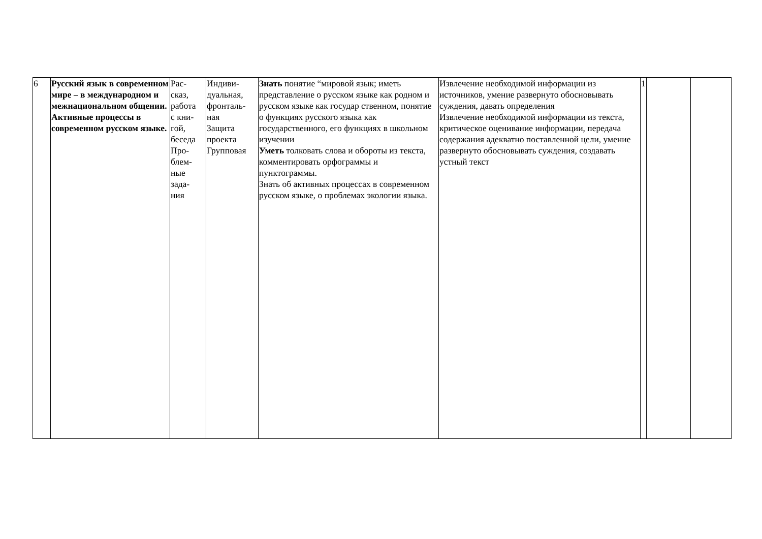| 6 | Русский язык в современном мире – в международном и межнациональном общении. Активные процессы в современном русском языке. | Рас- сказ, работа с кни- гой, беседа Про- блем- ные зада- ния | Индиви- дуальная, фронталь- ная Защита проекта Групповая | Знать понятие “мировой язык; иметь представление о русском языке как родном и русском языке как государ ственном, понятие о функциях русского языка как государственного, его функциях в школьном изучении Уметь толковать слова и обороты из текста, комментировать орфограммы и пунктограммы. Знать об активных процессах в современном русском языке, о проблемах экологии языка. | Извлечение необходимой информации из источников, умение развернуто обосновывать суждения, давать определения Извлечение необходимой информации из текста, критическое оценивание информации, передача содержания адекватно поставленной цели, умение развернуто обосновывать суждения, создавать устный текст | 1 | | |